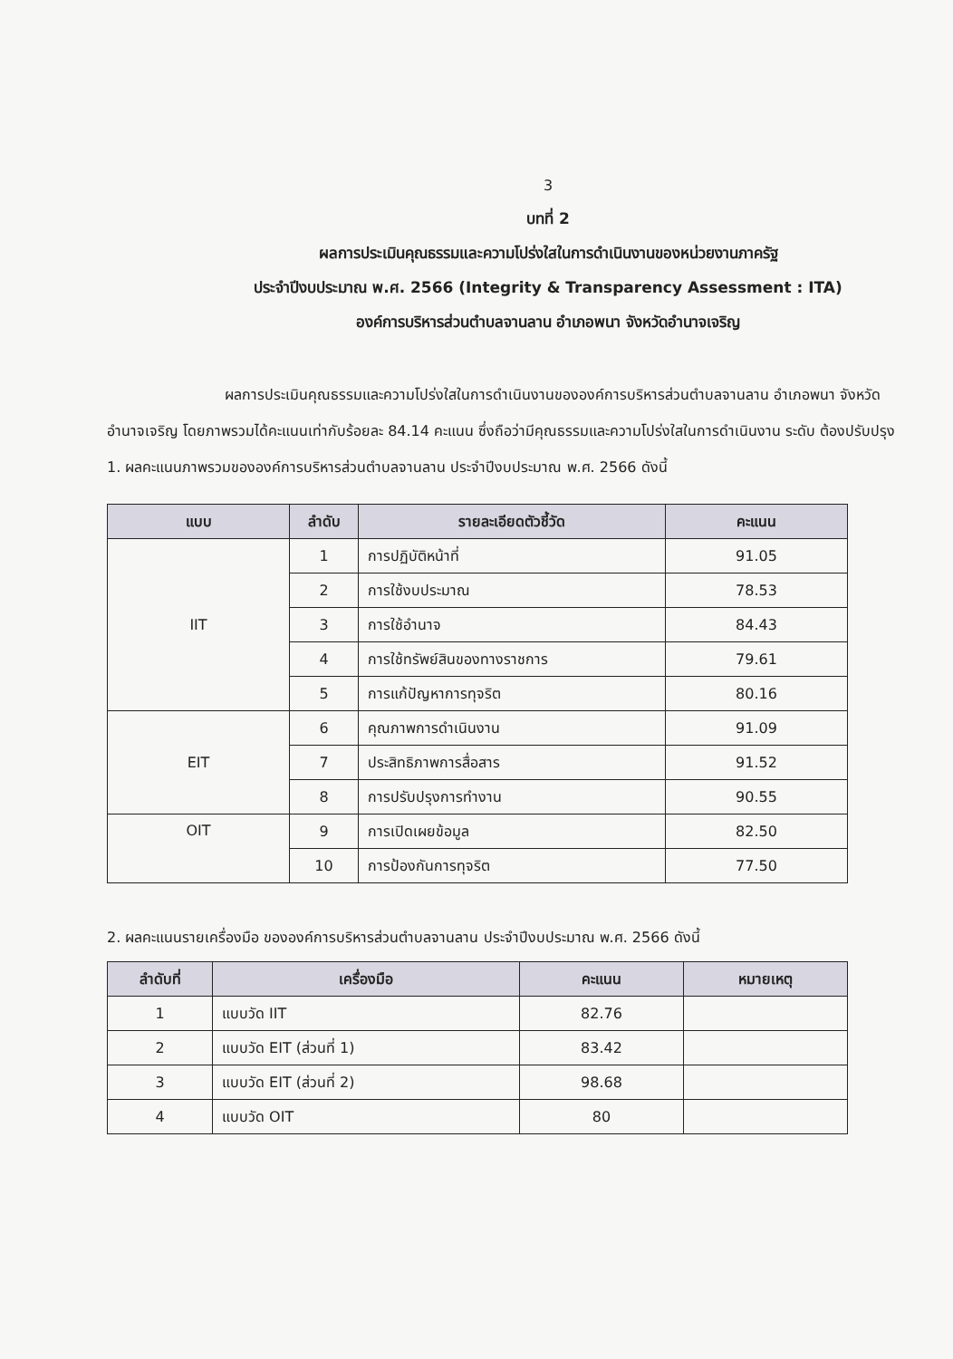3
บทที่ 2
ผลการประเมินคุณธรรมและความโปร่งใสในการดำเนินงานของหน่วยงานภาครัฐ
ประจำปีงบประมาณ พ.ศ. 2566 (Integrity & Transparency Assessment : ITA)
องค์การบริหารส่วนตำบลจานลาน อำเภอพนา จังหวัดอำนาจเจริญ
ผลการประเมินคุณธรรมและความโปร่งใสในการดำเนินงานขององค์การบริหารส่วนตำบลจานลาน อำเภอพนา จังหวัดอำนาจเจริญ โดยภาพรวมได้คะแนนเท่ากับร้อยละ 84.14 คะแนน ซึ่งถือว่ามีคุณธรรมและความโปร่งใสในการดำเนินงาน ระดับ ต้องปรับปรุง
1. ผลคะแนนภาพรวมขององค์การบริหารส่วนตำบลจานลาน ประจำปีงบประมาณ พ.ศ. 2566 ดังนี้
| แบบ | ลำดับ | รายละเอียดตัวชี้วัด | คะแนน |
| --- | --- | --- | --- |
| IIT | 1 | การปฏิบัติหน้าที่ | 91.05 |
| | 2 | การใช้งบประมาณ | 78.53 |
| | 3 | การใช้อำนาจ | 84.43 |
| | 4 | การใช้ทรัพย์สินของทางราชการ | 79.61 |
| | 5 | การแก้ปัญหาการทุจริต | 80.16 |
| EIT | 6 | คุณภาพการดำเนินงาน | 91.09 |
| | 7 | ประสิทธิภาพการสื่อสาร | 91.52 |
| | 8 | การปรับปรุงการทำงาน | 90.55 |
| OIT | 9 | การเปิดเผยข้อมูล | 82.50 |
| | 10 | การป้องกันการทุจริต | 77.50 |
2. ผลคะแนนรายเครื่องมือ ขององค์การบริหารส่วนตำบลจานลาน ประจำปีงบประมาณ พ.ศ. 2566 ดังนี้
| ลำดับที่ | เครื่องมือ | คะแนน | หมายเหตุ |
| --- | --- | --- | --- |
| 1 | แบบวัด IIT | 82.76 | |
| 2 | แบบวัด EIT (ส่วนที่ 1) | 83.42 | |
| 3 | แบบวัด EIT (ส่วนที่ 2) | 98.68 | |
| 4 | แบบวัด OIT | 80 | |